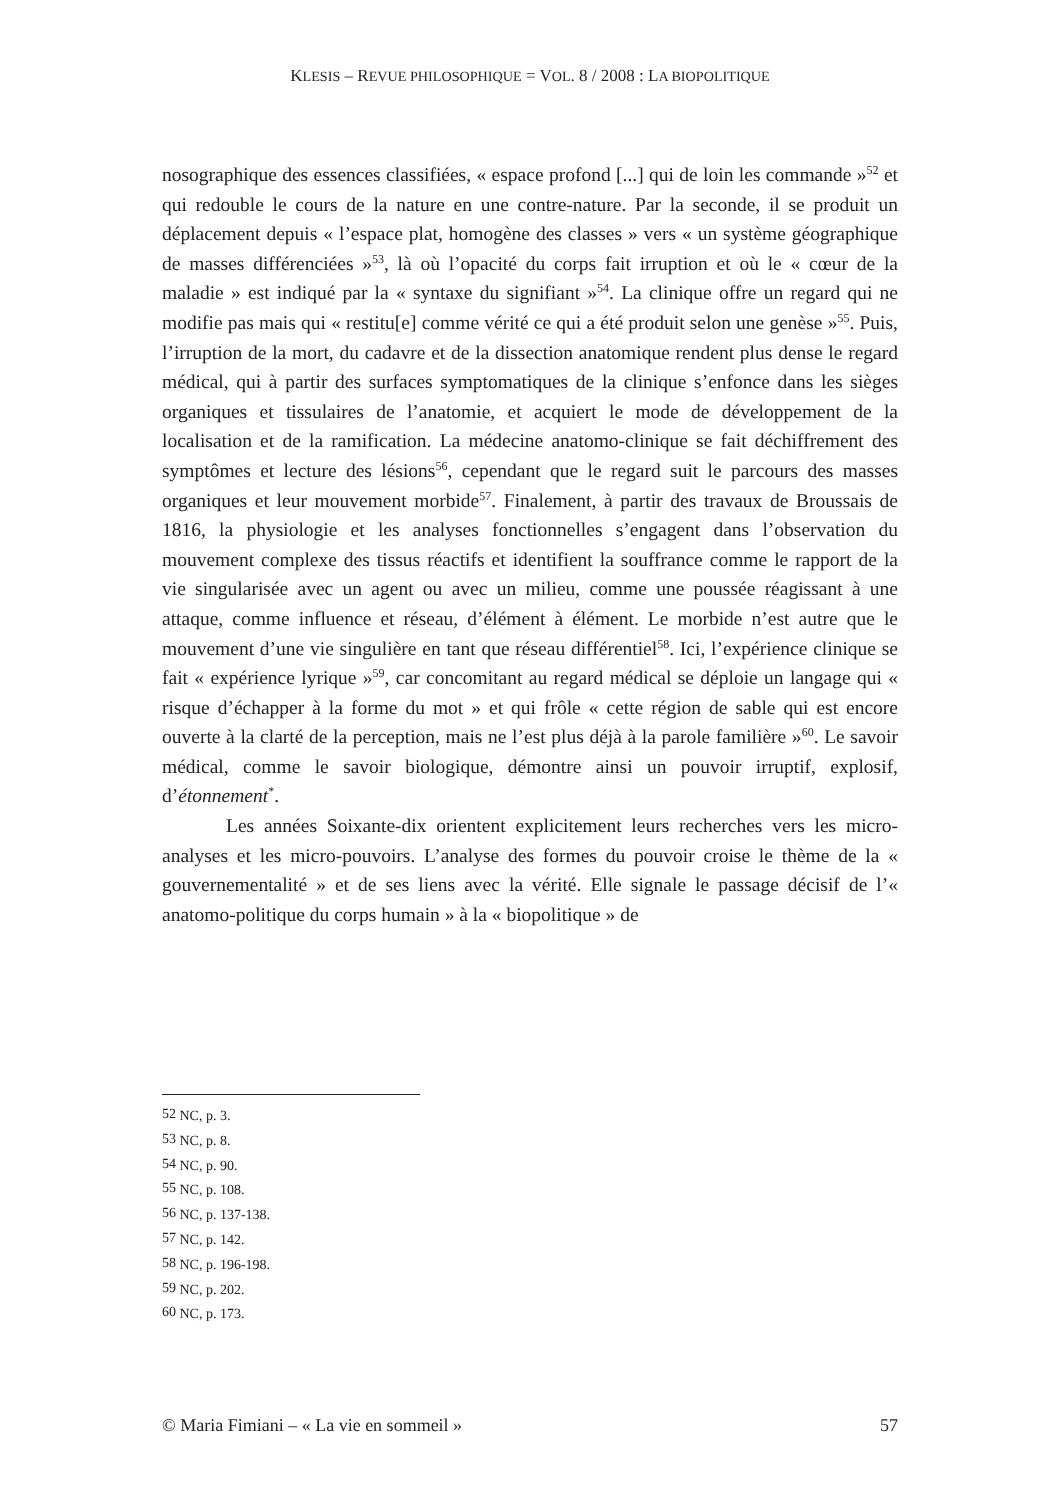KLESIS – REVUE PHILOSOPHIQUE = VOL. 8 / 2008 : LA BIOPOLITIQUE
nosographique des essences classifiées, « espace profond [...] qui de loin les commande »<sup>52</sup> et qui redouble le cours de la nature en une contre-nature. Par la seconde, il se produit un déplacement depuis « l’espace plat, homogène des classes » vers « un système géographique de masses différenciées »<sup>53</sup>, là où l’opacité du corps fait irruption et où le « cœur de la maladie » est indiqué par la « syntaxe du signifiant »<sup>54</sup>. La clinique offre un regard qui ne modifie pas mais qui « restitu[e] comme vérité ce qui a été produit selon une genèse »<sup>55</sup>. Puis, l’irruption de la mort, du cadavre et de la dissection anatomique rendent plus dense le regard médical, qui à partir des surfaces symptomatiques de la clinique s’enfonce dans les sièges organiques et tissulaires de l’anatomie, et acquiert le mode de développement de la localisation et de la ramification. La médecine anatomo-clinique se fait déchiffrement des symptômes et lecture des lésions<sup>56</sup>, cependant que le regard suit le parcours des masses organiques et leur mouvement morbide<sup>57</sup>. Finalement, à partir des travaux de Broussais de 1816, la physiologie et les analyses fonctionnelles s’engagent dans l’observation du mouvement complexe des tissus réactifs et identifient la souffrance comme le rapport de la vie singularisée avec un agent ou avec un milieu, comme une poussée réagissant à une attaque, comme influence et réseau, d’élément à élément. Le morbide n’est autre que le mouvement d’une vie singulière en tant que réseau différentiel<sup>58</sup>. Ici, l’expérience clinique se fait « expérience lyrique »<sup>59</sup>, car concomitant au regard médical se déploie un langage qui « risque d’échapper à la forme du mot » et qui frôle « cette région de sable qui est encore ouverte à la clarté de la perception, mais ne l’est plus déjà à la parole familière »<sup>60</sup>. Le savoir médical, comme le savoir biologique, démontre ainsi un pouvoir irruptif, explosif, d’étonnement<sup>*</sup>.
Les années Soixante-dix orientent explicitement leurs recherches vers les micro-analyses et les micro-pouvoirs. L’analyse des formes du pouvoir croise le thème de la « gouvernementalité » et de ses liens avec la vérité. Elle signale le passage décisif de l’« anatomo-politique du corps humain » à la « biopolitique » de
<sup>52</sup> NC, p. 3.
<sup>53</sup> NC, p. 8.
<sup>54</sup> NC, p. 90.
<sup>55</sup> NC, p. 108.
<sup>56</sup> NC, p. 137-138.
<sup>57</sup> NC, p. 142.
<sup>58</sup> NC, p. 196-198.
<sup>59</sup> NC, p. 202.
<sup>60</sup> NC, p. 173.
© Maria Fimiani – « La vie en sommeil » 57